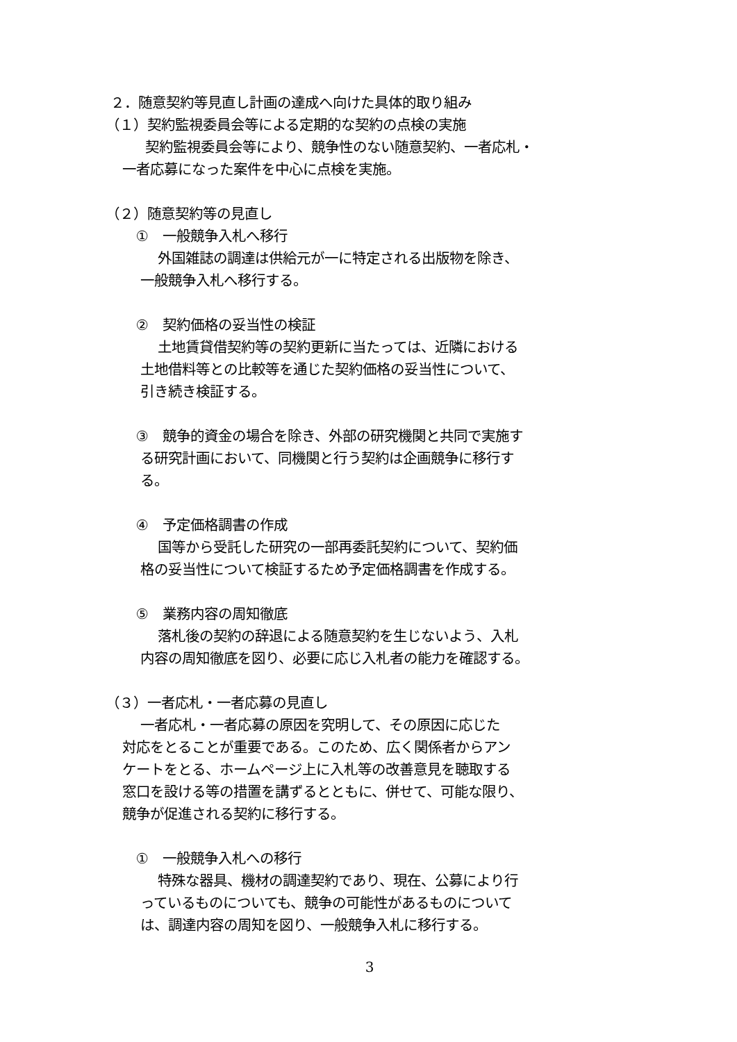２．随意契約等見直し計画の達成へ向けた具体的取り組み
（１）契約監視委員会等による定期的な契約の点検の実施
契約監視委員会等により、競争性のない随意契約、一者応札・
一者応募になった案件を中心に点検を実施。
（２）随意契約等の見直し
①　一般競争入札へ移行
外国雑誌の調達は供給元が一に特定される出版物を除き、
一般競争入札へ移行する。
②　契約価格の妥当性の検証
土地賃貸借契約等の契約更新に当たっては、近隣における
土地借料等との比較等を通じた契約価格の妥当性について、
引き続き検証する。
③　競争的資金の場合を除き、外部の研究機関と共同で実施す
る研究計画において、同機関と行う契約は企画競争に移行す
る。
④　予定価格調書の作成
国等から受託した研究の一部再委託契約について、契約価
格の妥当性について検証するため予定価格調書を作成する。
⑤　業務内容の周知徹底
落札後の契約の辞退による随意契約を生じないよう、入札
内容の周知徹底を図り、必要に応じ入札者の能力を確認する。
（３）一者応札・一者応募の見直し
一者応札・一者応募の原因を究明して、その原因に応じた
対応をとることが重要である。このため、広く関係者からアン
ケートをとる、ホームページ上に入札等の改善意見を聴取する
窓口を設ける等の措置を講ずるとともに、併せて、可能な限り、
競争が促進される契約に移行する。
①　一般競争入札への移行
特殊な器具、機材の調達契約であり、現在、公募により行
っているものについても、競争の可能性があるものについて
は、調達内容の周知を図り、一般競争入札に移行する。
3